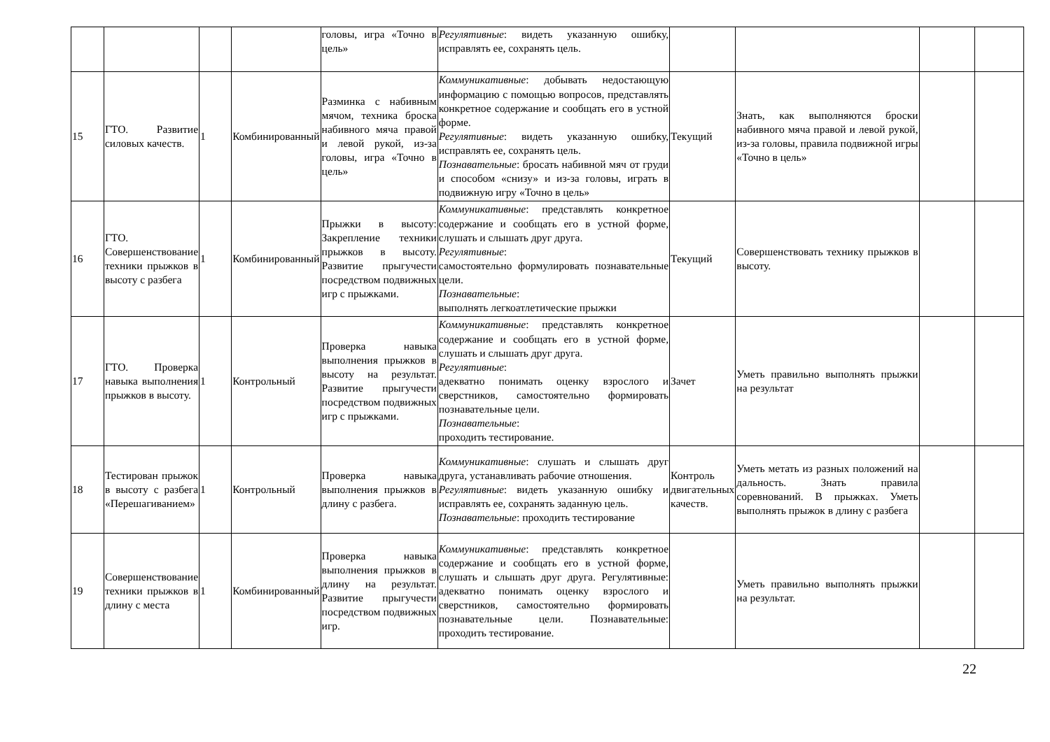| | | | | головы, игра «Точно в цель» | Регулятивные : видеть указанную ошибку, исправлять ее, сохранять цель. | | | | |
| 15 | ГТО. Развитие силовых качеств. | 1 | Комбинированный | Разминка с набивным мячом, техника броска набивного мяча правой и левой рукой, из-за головы, игра «Точно в цель» | Коммуникативные : добывать недостающую информацию с помощью вопросов, представлять конкретное содержание и сообщать его в устной форме. Регулятивные : видеть указанную ошибку, исправлять ее, сохранять цель. Познавательные : бросать набивной мяч от груди и способом «снизу» и из-за головы, играть в подвижную игру «Точно в цель» | Текущий | Знать, как выполняются броски набивного мяча правой и левой рукой, из-за головы, правила подвижной игры «Точно в цель» | | |
| 16 | ГТО. Совершенствование техники прыжков в высоту с разбега | 1 | Комбинированный | Прыжки в высоту: Закрепление техники прыжков в высоту. Развитие прыгучести посредством подвижных игр с прыжками. | Коммуникативные : представлять конкретное содержание и сообщать его в устной форме, слушать и слышать друг друга. Регулятивные : самостоятельно формулировать познавательные цели. Познавательные : выполнять легкоатлетические прыжки | Текущий | Совершенствовать технику прыжков в высоту. | | |
| 17 | ГТО. Проверка навыка выполнения прыжков в высоту. | 1 | Контрольный | Проверка навыка выполнения прыжков в высоту на результат. Развитие прыгучести посредством подвижных игр с прыжками. | Коммуникативные : представлять конкретное содержание и сообщать его в устной форме, слушать и слышать друг друга. Регулятивные : адекватно понимать оценку взрослого и сверстников, самостоятельно формировать познавательные цели. Познавательные : проходить тестирование. | Зачет | Уметь правильно выполнять прыжки на результат | | |
| 18 | Тестирован прыжок в высоту с разбега «Перешагиванием» | 1 | Контрольный | Проверка навыка выполнения прыжков в длину с разбега. | Коммуникативные : слушать и слышать друг друга, устанавливать рабочие отношения. Регулятивные : видеть указанную ошибку и исправлять ее, сохранять заданную цель. Познавательные : проходить тестирование | Контроль двигательных качеств. | Уметь метать из разных положений на дальность. Знать правила соревнований. В прыжках. Уметь выполнять прыжок в длину с разбега | | |
| 19 | Совершенствование техники прыжков в длину с места | 1 | Комбинированный | Проверка навыка выполнения прыжков в длину на результат. Развитие прыгучести посредством подвижных игр. | Коммуникативные : представлять конкретное содержание и сообщать его в устной форме, слушать и слышать друг друга. Регулятивные: адекватно понимать оценку взрослого и сверстников, самостоятельно формировать познавательные цели. Познавательные: проходить тестирование. | | Уметь правильно выполнять прыжки на результат. | | |
22